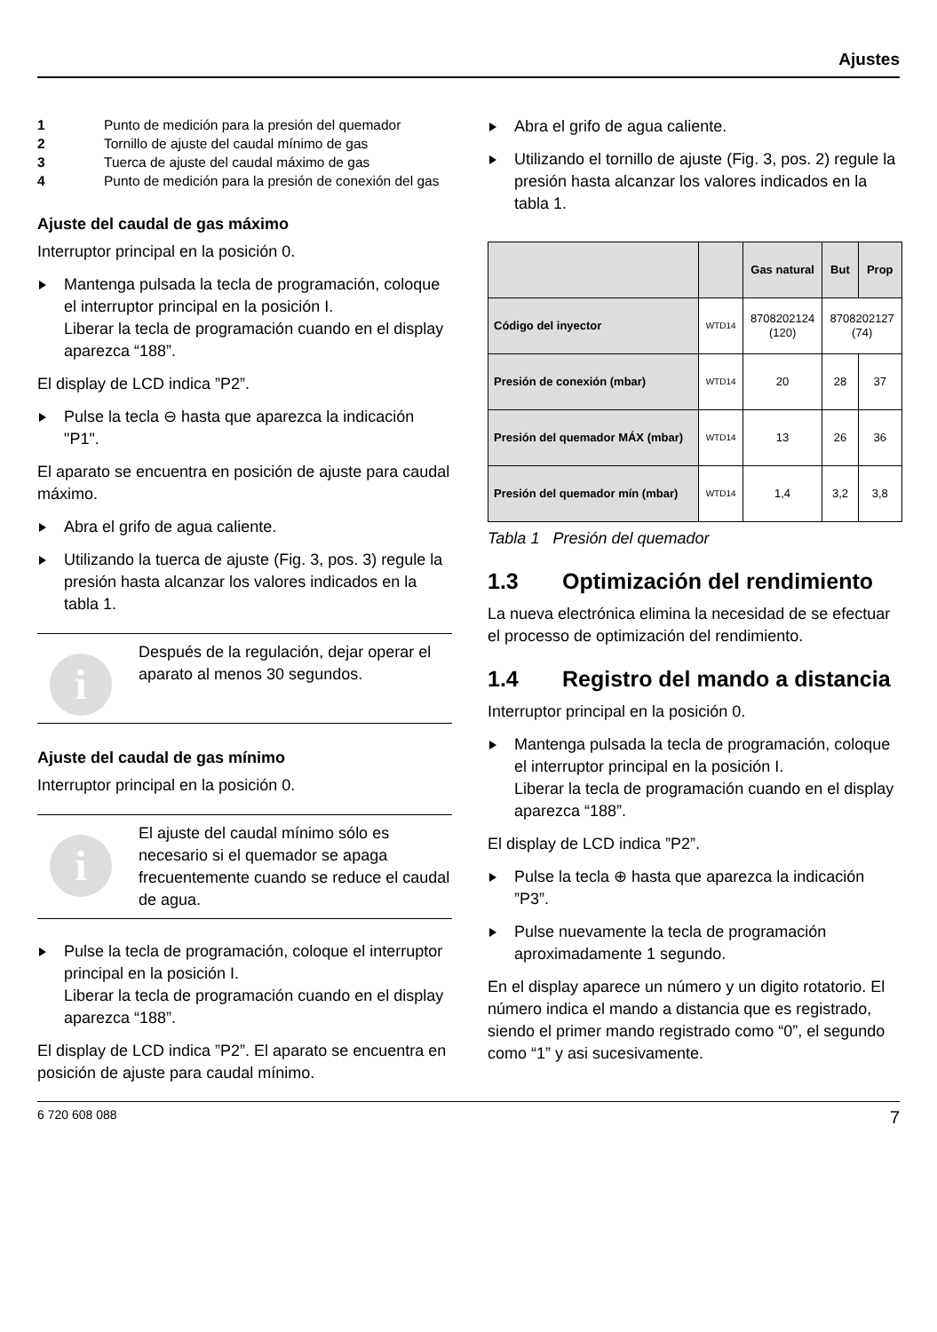Ajustes
1 Punto de medición para la presión del quemador
2 Tornillo de ajuste del caudal mínimo de gas
3 Tuerca de ajuste del caudal máximo de gas
4 Punto de medición para la presión de conexión del gas
Ajuste del caudal de gas máximo
Interruptor principal en la posición 0.
Mantenga pulsada la tecla de programación, coloque el interruptor principal en la posición I.
Liberar la tecla de programación cuando en el display aparezca “188”.
El display de LCD indica ”P2”.
Pulse la tecla ⊖ hasta que aparezca la indicación "P1".
El aparato se encuentra en posición de ajuste para caudal máximo.
Abra el grifo de agua caliente.
Utilizando la tuerca de ajuste (Fig. 3, pos. 3) regule la presión hasta alcanzar los valores indicados en la tabla 1.
i
Después de la regulación, dejar operar el aparato al menos 30 segundos.
Ajuste del caudal de gas mínimo
Interruptor principal en la posición 0.
i
El ajuste del caudal mínimo sólo es necesario si el quemador se apaga frecuentemente cuando se reduce el caudal de agua.
Pulse la tecla de programación, coloque el interruptor principal en la posición I.
Liberar la tecla de programación cuando en el display aparezca “188”.
El display de LCD indica ”P2”. El aparato se encuentra en posición de ajuste para caudal mínimo.
Abra el grifo de agua caliente.
Utilizando el tornillo de ajuste (Fig. 3, pos. 2) regule la presión hasta alcanzar los valores indicados en la tabla 1.
| | | Gas natural | But | Prop |
| --- | --- | --- | --- | --- |
| Código del inyector | WTD14 | 8708202124 (120) | 8708202127 (74) | |
| Presión de conexión (mbar) | WTD14 | 20 | 28 | 37 |
| Presión del quemador MÁX (mbar) | WTD14 | 13 | 26 | 36 |
| Presión del quemador mín (mbar) | WTD14 | 1,4 | 3,2 | 3,8 |
Tabla 1 Presión del quemador
1.3 Optimización del rendimiento
La nueva electrónica elimina la necesidad de se efectuar el processo de optimización del rendimiento.
1.4 Registro del mando a distancia
Interruptor principal en la posición 0.
Mantenga pulsada la tecla de programación, coloque el interruptor principal en la posición I.
Liberar la tecla de programación cuando en el display aparezca “188”.
El display de LCD indica ”P2”.
Pulse la tecla ⊕ hasta que aparezca la indicación ”P3”.
Pulse nuevamente la tecla de programación aproximadamente 1 segundo.
En el display aparece un número y un digito rotatorio. El número indica el mando a distancia que es registrado, siendo el primer mando registrado como “0”, el segundo como “1” y asi sucesivamente.
6 720 608 088 7